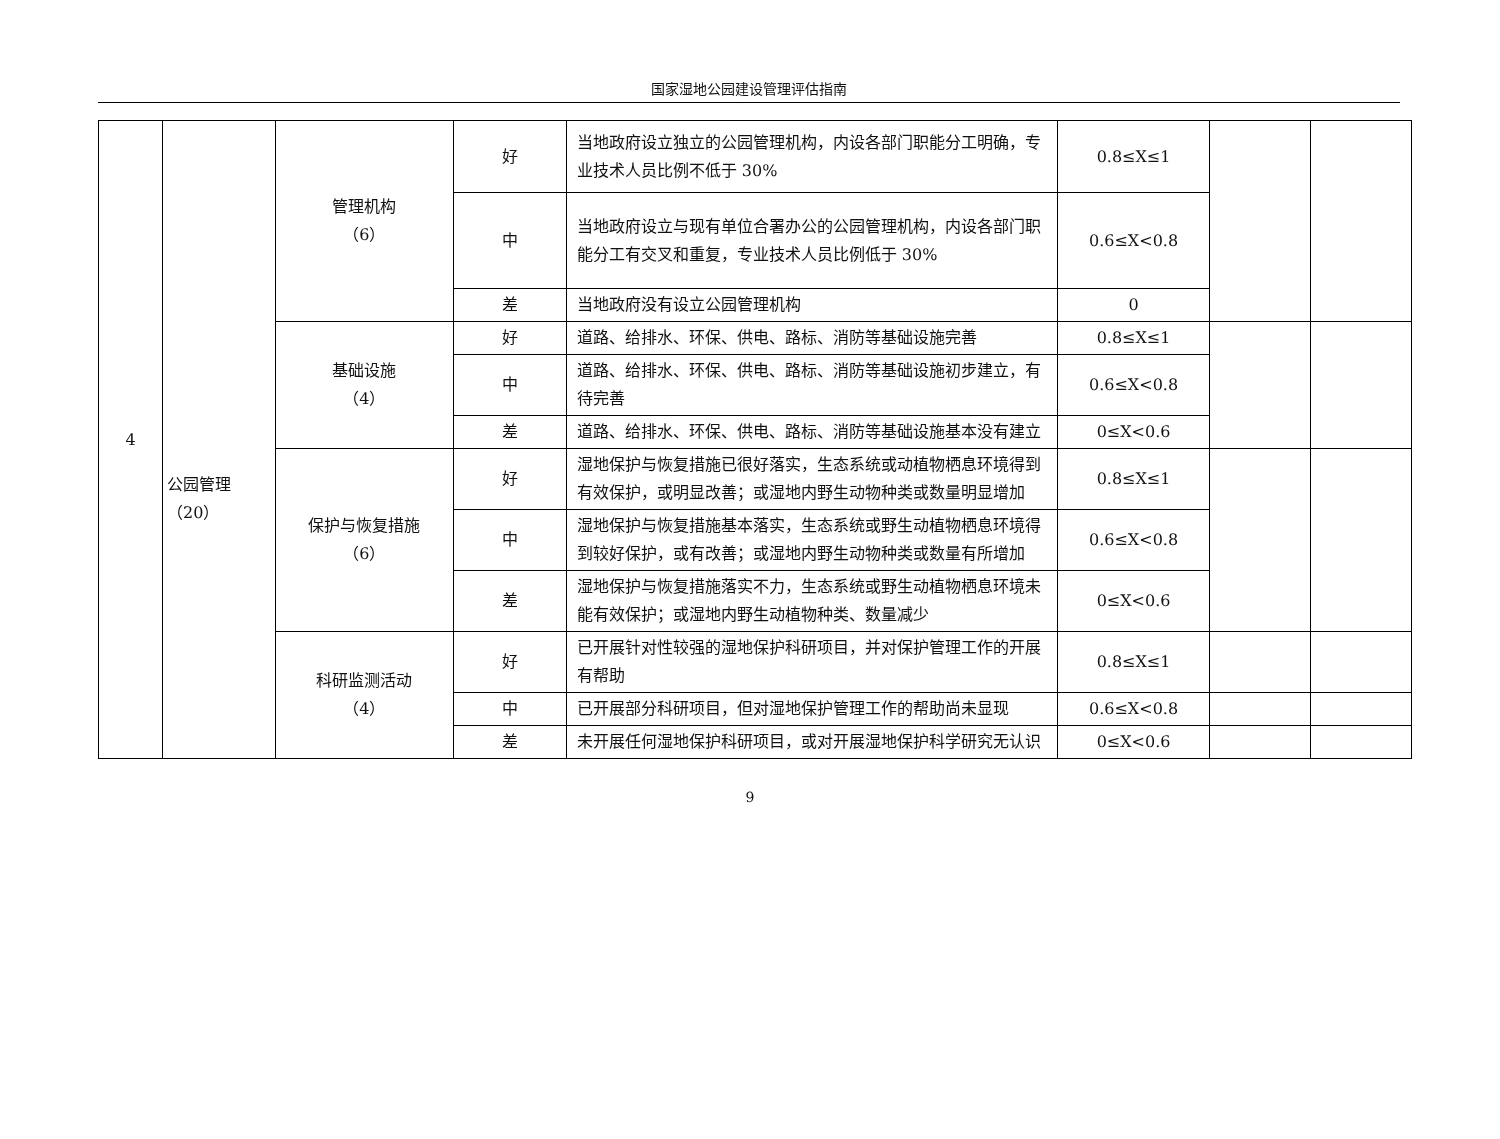国家湿地公园建设管理评估指南
| 4 | 公园管理 （20） | 管理机构 （6） | 好 | 当地政府设立独立的公园管理机构，内设各部门职能分工明确，专业技术人员比例不低于 30% | 0.8≤X≤1 | | |
| | | | 中 | 当地政府设立与现有单位合署办公的公园管理机构，内设各部门职能分工有交叉和重复，专业技术人员比例低于 30% | 0.6≤X<0.8 | | |
| | | | 差 | 当地政府没有设立公园管理机构 | 0 | | |
| | | 基础设施 （4） | 好 | 道路、给排水、环保、供电、路标、消防等基础设施完善 | 0.8≤X≤1 | | |
| | | | 中 | 道路、给排水、环保、供电、路标、消防等基础设施初步建立，有待完善 | 0.6≤X<0.8 | | |
| | | | 差 | 道路、给排水、环保、供电、路标、消防等基础设施基本没有建立 | 0≤X<0.6 | | |
| | | 保护与恢复措施 （6） | 好 | 湿地保护与恢复措施已很好落实，生态系统或动植物栖息环境得到有效保护，或明显改善；或湿地内野生动物种类或数量明显增加 | 0.8≤X≤1 | | |
| | | | 中 | 湿地保护与恢复措施基本落实，生态系统或野生动植物栖息环境得到较好保护，或有改善；或湿地内野生动物种类或数量有所增加 | 0.6≤X<0.8 | | |
| | | | 差 | 湿地保护与恢复措施落实不力，生态系统或野生动植物栖息环境未能有效保护；或湿地内野生动植物种类、数量减少 | 0≤X<0.6 | | |
| | | 科研监测活动 （4） | 好 | 已开展针对性较强的湿地保护科研项目，并对保护管理工作的开展有帮助 | 0.8≤X≤1 | | |
| | | | 中 | 已开展部分科研项目，但对湿地保护管理工作的帮助尚未显现 | 0.6≤X<0.8 | | |
| | | | 差 | 未开展任何湿地保护科研项目，或对开展湿地保护科学研究无认识 | 0≤X<0.6 | | |
9